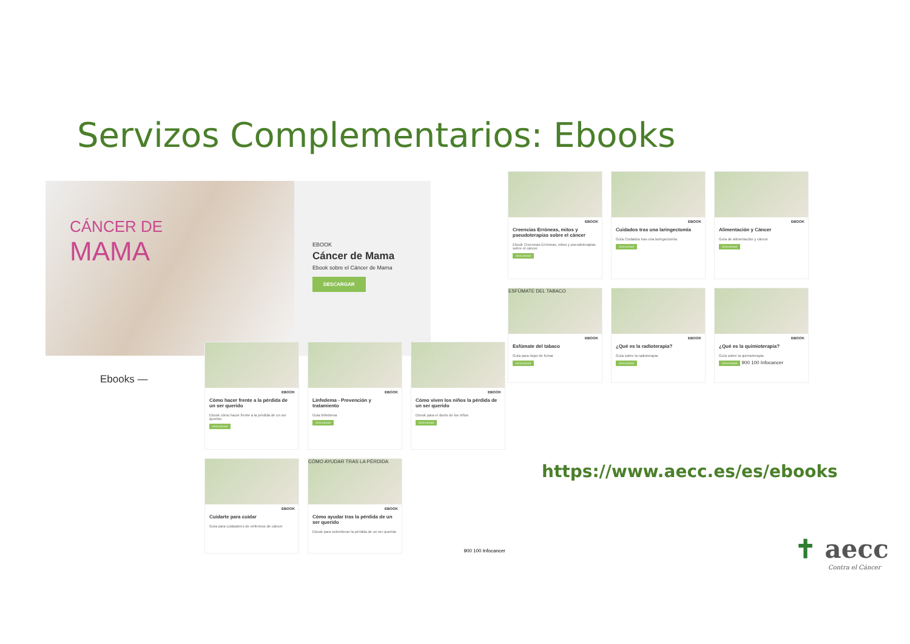Servizos Complementarios: Ebooks
CÁNCER DE
MAMA
EBOOK
Cáncer de Mama
Ebook sobre el Cáncer de Mama
DESCARGAR
Ebooks —
EBOOK
Creencias Erróneas, mitos y pseudoterapias sobre el cáncer
Ebook Creencias Erróneas, mitos y pseudoterapias sobre el cáncer
DESCARGAR
EBOOK
Cuidados tras una laringectomía
Guía Cuidados tras una laringectomía
DESCARGAR
EBOOK
Alimentación y Cáncer
Guía de alimentación y cáncer
DESCARGAR
ESFÚMATE DEL TABACO
EBOOK
Esfúmate del tabaco
Guía para dejar de fumar
DESCARGAR
EBOOK
¿Qué es la radioterapia?
Guía sobre la radioterapia
DESCARGAR
EBOOK
¿Qué es la quimioterapia?
Guía sobre la quimioterapia
DESCARGAR 900 100 Infocancer
EBOOK
Cómo hacer frente a la pérdida de un ser querido
Ebook cómo hacer frente a la pérdida de un ser querido
DESCARGAR
EBOOK
Linfedema - Prevención y tratamiento
Guia linfedema
DESCARGAR
EBOOK
Cómo viven los niños la pérdida de un ser querido
Ebook para el duelo de los niños
DESCARGAR
EBOOK
Cuidarte para cuidar
Guía para cuidadores de enfermos de cáncer
CÓMO AYUDAR TRAS LA PÉRDIDA
EBOOK
Cómo ayudar tras la pérdida de un ser querido
Ebook para sobrellevar la pérdida de un ser querido
900 100 Infocancer
https://www.aecc.es/es/ebooks
✝ aecc
Contra el Cáncer